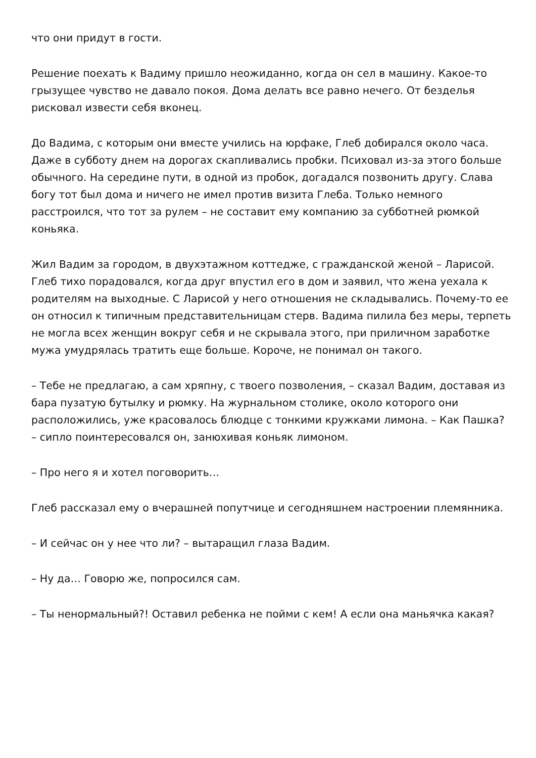что они придут в гости.
Решение поехать к Вадиму пришло неожиданно, когда он сел в машину. Какое-то грызущее чувство не давало покоя. Дома делать все равно нечего. От безделья рисковал извести себя вконец.
До Вадима, с которым они вместе учились на юрфаке, Глеб добирался около часа. Даже в субботу днем на дорогах скапливались пробки. Психовал из-за этого больше обычного. На середине пути, в одной из пробок, догадался позвонить другу. Слава богу тот был дома и ничего не имел против визита Глеба. Только немного расстроился, что тот за рулем – не составит ему компанию за субботней рюмкой коньяка.
Жил Вадим за городом, в двухэтажном коттедже, с гражданской женой – Ларисой. Глеб тихо порадовался, когда друг впустил его в дом и заявил, что жена уехала к родителям на выходные. С Ларисой у него отношения не складывались. Почему-то ее он относил к типичным представительницам стерв. Вадима пилила без меры, терпеть не могла всех женщин вокруг себя и не скрывала этого, при приличном заработке мужа умудрялась тратить еще больше. Короче, не понимал он такого.
– Тебе не предлагаю, а сам хряпну, с твоего позволения, – сказал Вадим, доставая из бара пузатую бутылку и рюмку. На журнальном столике, около которого они расположились, уже красовалось блюдце с тонкими кружками лимона. – Как Пашка? – сипло поинтересовался он, занюхивая коньяк лимоном.
– Про него я и хотел поговорить…
Глеб рассказал ему о вчерашней попутчице и сегодняшнем настроении племянника.
– И сейчас он у нее что ли? – вытаращил глаза Вадим.
– Ну да… Говорю же, попросился сам.
– Ты ненормальный?! Оставил ребенка не пойми с кем! А если она маньячка какая?